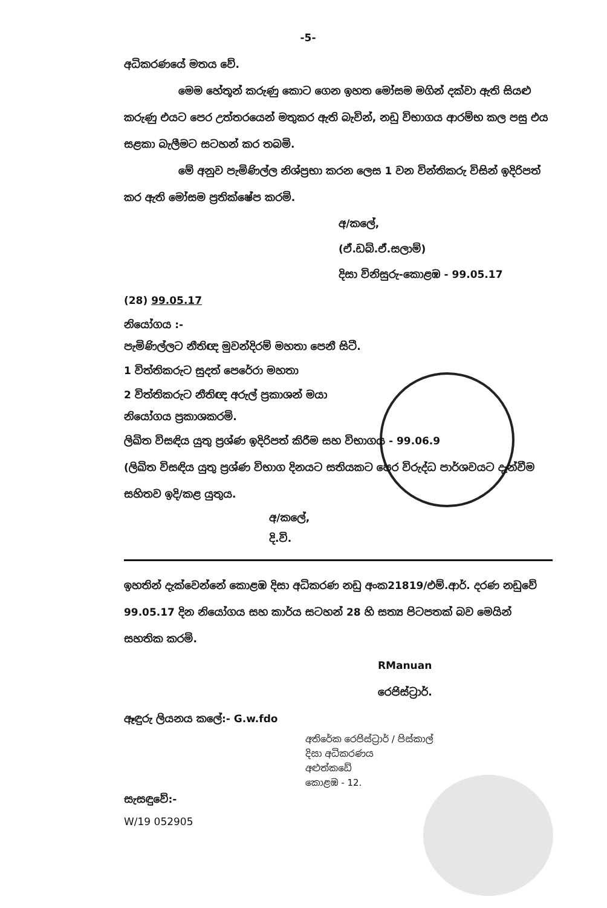-5-
අධිකරණයේ මතය වේ.
මෙම හේතූන් කරුණු කොට ගෙන ඉහත මෝසම මගින් දක්වා ඇති සියළු කරුණු එයට පෙර උත්තරයෙන් මතුකර ඇති බැවින්, නඩු විභාගය ආරම්භ කල පසු එය සළකා බැලීමට සටහන් කර තබමි.
මේ අනුව පැමිණිල්ල නිශ්ප්‍රභා කරන ලෙස 1 වන වින්තිකරු විසින් ඉදිරිපත් කර ඇති මෝසම ප්‍රතික්ෂේප කරමි.
අ/කලේ,
(ඒ.ඩබ්.ඒ.සලාම්)
දිසා විනිසුරු-කොළඹ - 99.05.17
(28) 99.05.17
නියෝගය :-
පැමිණිල්ලට නීතිඥ මුවන්දිරම් මහතා පෙනී සිටී.
1 විත්තිකරුට සුදත් පෙරේරා මහතා
2 විත්තිකරුට නීතිඥ අරුල් ප්‍රකාශන් මයා
නියෝගය ප්‍රකාශකරමි.
ලිඛිත විසඳිය යුතු ප්‍රශ්ණ ඉදිරිපත් කිරීම සහ විභාගය - 99.06.9
(ලිඛිත විසඳිය යුතු ප්‍රශ්ණ විභාග දිනයට සතියකට පෙර විරුද්ධ පාර්ශවයට දැන්වීම සහිතව ඉදි/කළ යුතුය.
අ/කලේ,
දි.වි.
ඉහතින් දැක්වෙන්නේ කොළඹ දිසා අධිකරණ නඩු අංක21819/එම්.ආර්. දරණ නඩුවේ 99.05.17 දින නියෝගය සහ කාර්ය සටහන් 28 හි සත්‍ය පිටපතක් බව මෙයින් සහතික කරමි.
RManuan
රෙජිස්ට්‍රාර්.
ඈඳුරු ලියනය කලේ:- G.w.fdo
අතිරේක රෙජිස්ට්‍රාර් / පිස්කාල්
දිසා අධිකරණය
අළුත්කඩේ
කොළඹ - 12.
සැසඳුවේ:-
W/19 052905